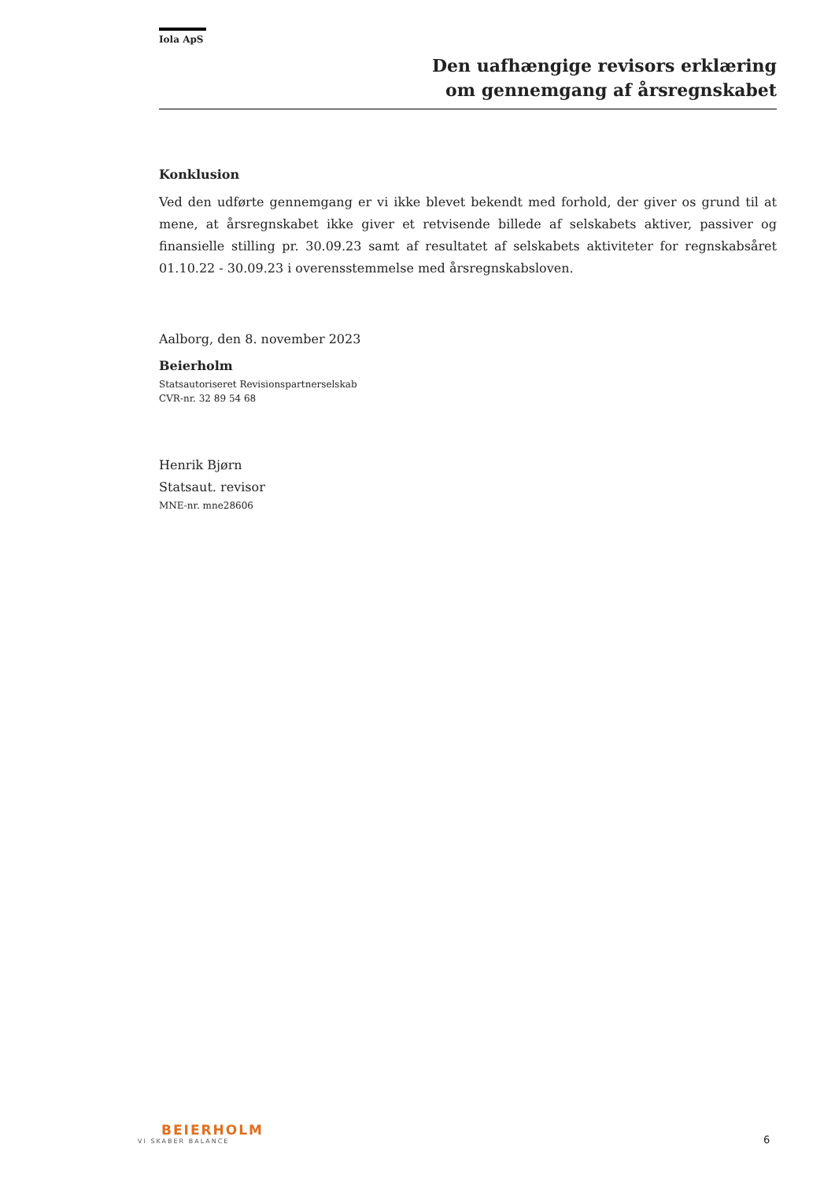Iola ApS
Den uafhængige revisors erklæring
om gennemgang af årsregnskabet
Konklusion
Ved den udførte gennemgang er vi ikke blevet bekendt med forhold, der giver os grund til at mene, at årsregnskabet ikke giver et retvisende billede af selskabets aktiver, passiver og finansielle stilling pr. 30.09.23 samt af resultatet af selskabets aktiviteter for regnskabsåret 01.10.22 - 30.09.23 i overensstemmelse med årsregnskabsloven.
Aalborg, den 8. november 2023
Beierholm
Statsautoriseret Revisionspartnerselskab
CVR-nr. 32 89 54 68
Henrik Bjørn
Statsaut. revisor
MNE-nr. mne28606
BEIERHOLM
VI SKABER BALANCE
6